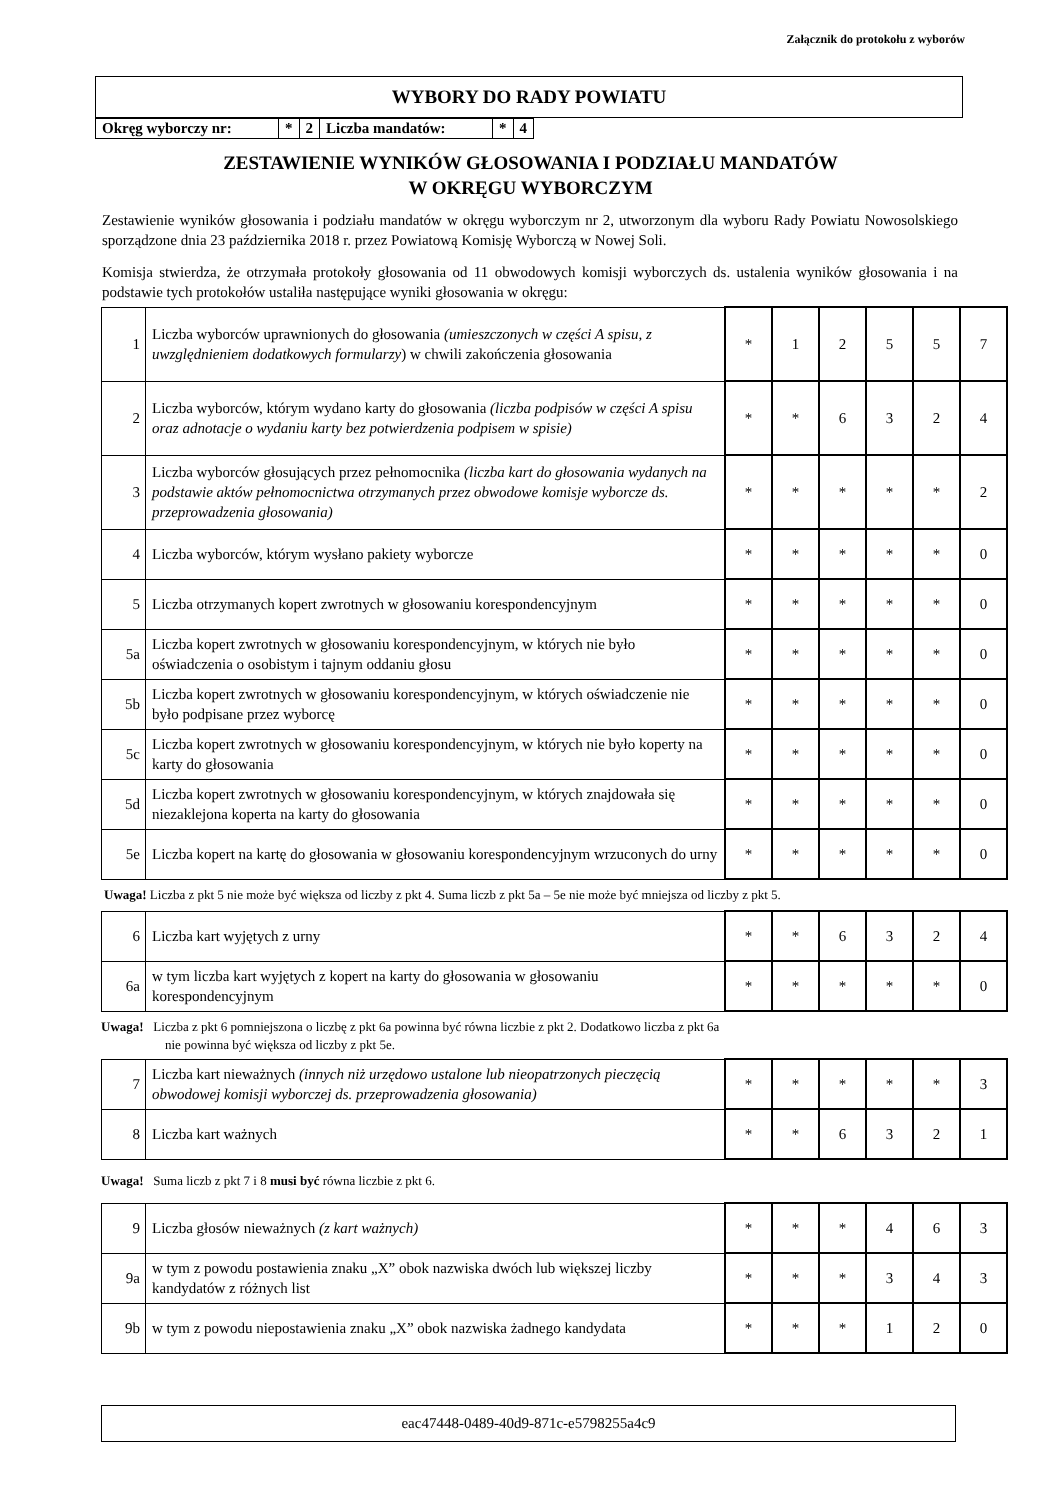Załącznik do protokołu z wyborów
WYBORY DO RADY POWIATU
| Okręg wyborczy nr: | * | 2 | Liczba mandatów: | * | 4 |
ZESTAWIENIE WYNIKÓW GŁOSOWANIA I PODZIAŁU MANDATÓW
W OKRĘGU WYBORCZYM
Zestawienie wyników głosowania i podziału mandatów w okręgu wyborczym nr 2, utworzonym dla wyboru Rady Powiatu Nowosolskiego sporządzone dnia 23 października 2018 r. przez Powiatową Komisję Wyborczą w Nowej Soli.
Komisja stwierdza, że otrzymała protokoły głosowania od 11 obwodowych komisji wyborczych ds. ustalenia wyników głosowania i na podstawie tych protokołów ustaliła następujące wyniki głosowania w okręgu:
| 1 | Liczba wyborców uprawnionych do głosowania (umieszczonych w części A spisu, z uwzględnieniem dodatkowych formularzy ) w chwili zakończenia głosowania | * | 1 | 2 | 5 | 5 | 7 |
| 2 | Liczba wyborców, którym wydano karty do głosowania (liczba podpisów w części A spisu oraz adnotacje o wydaniu karty bez potwierdzenia podpisem w spisie) | * | * | 6 | 3 | 2 | 4 |
| 3 | Liczba wyborców głosujących przez pełnomocnika (liczba kart do głosowania wydanych na podstawie aktów pełnomocnictwa otrzymanych przez obwodowe komisje wyborcze ds. przeprowadzenia głosowania) | * | * | * | * | * | 2 |
| 4 | Liczba wyborców, którym wysłano pakiety wyborcze | * | * | * | * | * | 0 |
| 5 | Liczba otrzymanych kopert zwrotnych w głosowaniu korespondencyjnym | * | * | * | * | * | 0 |
| 5a | Liczba kopert zwrotnych w głosowaniu korespondencyjnym, w których nie było oświadczenia o osobistym i tajnym oddaniu głosu | * | * | * | * | * | 0 |
| 5b | Liczba kopert zwrotnych w głosowaniu korespondencyjnym, w których oświadczenie nie było podpisane przez wyborcę | * | * | * | * | * | 0 |
| 5c | Liczba kopert zwrotnych w głosowaniu korespondencyjnym, w których nie było koperty na karty do głosowania | * | * | * | * | * | 0 |
| 5d | Liczba kopert zwrotnych w głosowaniu korespondencyjnym, w których znajdowała się niezaklejona koperta na karty do głosowania | * | * | * | * | * | 0 |
| 5e | Liczba kopert na kartę do głosowania w głosowaniu korespondencyjnym wrzuconych do urny | * | * | * | * | * | 0 |
Uwaga! Liczba z pkt 5 nie może być większa od liczby z pkt 4. Suma liczb z pkt 5a – 5e nie może być mniejsza od liczby z pkt 5.
| 6 | Liczba kart wyjętych z urny | * | * | 6 | 3 | 2 | 4 |
| 6a | w tym liczba kart wyjętych z kopert na karty do głosowania w głosowaniu korespondencyjnym | * | * | * | * | * | 0 |
Uwaga! Liczba z pkt 6 pomniejszona o liczbę z pkt 6a powinna być równa liczbie z pkt 2. Dodatkowo liczba z pkt 6a
nie powinna być większa od liczby z pkt 5e.
| 7 | Liczba kart nieważnych (innych niż urzędowo ustalone lub nieopatrzonych pieczęcią obwodowej komisji wyborczej ds. przeprowadzenia głosowania) | * | * | * | * | * | 3 |
| 8 | Liczba kart ważnych | * | * | 6 | 3 | 2 | 1 |
Uwaga! Suma liczb z pkt 7 i 8 musi być równa liczbie z pkt 6.
| 9 | Liczba głosów nieważnych (z kart ważnych) | * | * | * | 4 | 6 | 3 |
| 9a | w tym z powodu postawienia znaku „X” obok nazwiska dwóch lub większej liczby kandydatów z różnych list | * | * | * | 3 | 4 | 3 |
| 9b | w tym z powodu niepostawienia znaku „X” obok nazwiska żadnego kandydata | * | * | * | 1 | 2 | 0 |
eac47448-0489-40d9-871c-e5798255a4c9